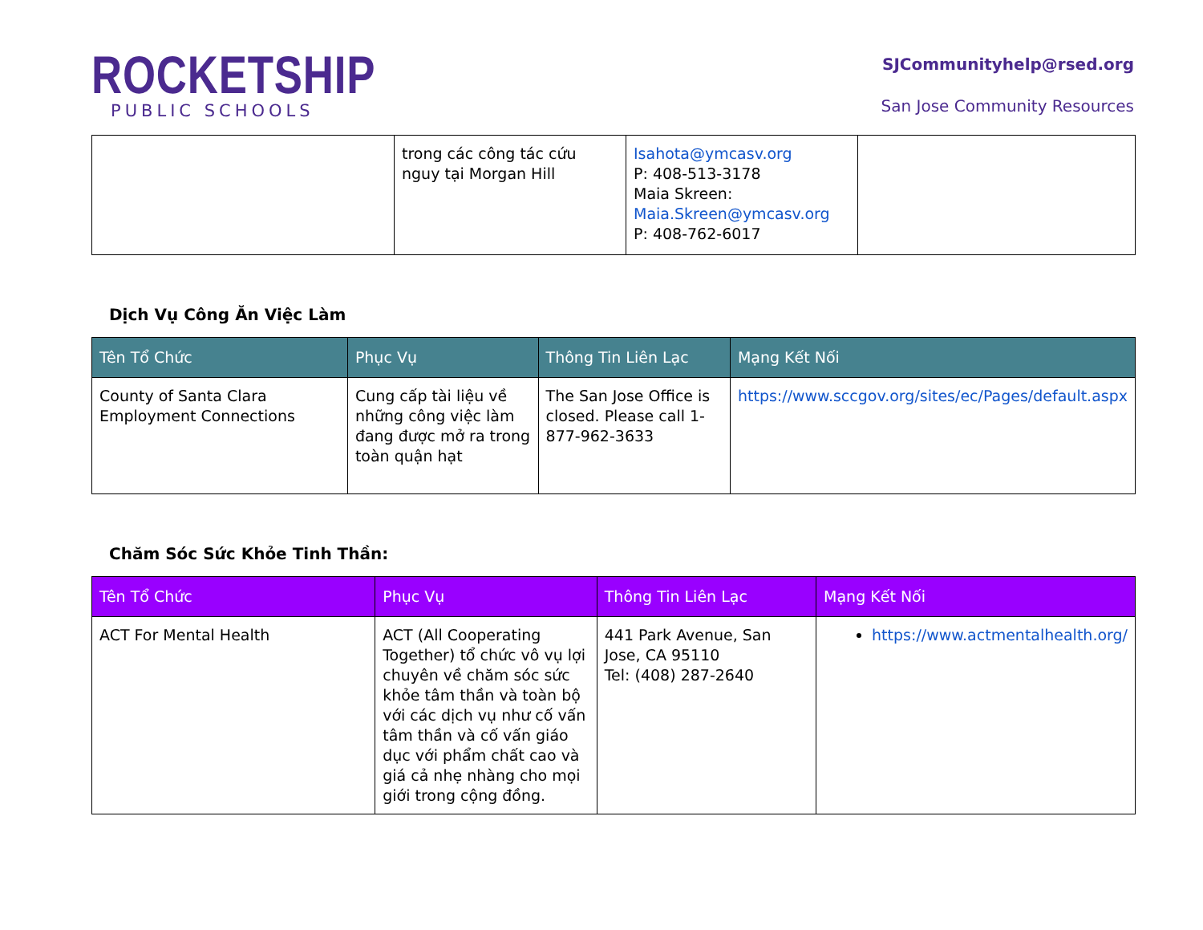ROCKETSHIP
PUBLIC SCHOOLS
SJCommunityhelp@rsed.org
San Jose Community Resources
| | trong các công tác cứu nguy tại Morgan Hill | Isahota@ymcasv.org P: 408-513-3178 Maia Skreen: Maia.Skreen@ymcasv.org P: 408-762-6017 | |
Dịch Vụ Công Ăn Việc Làm
| Tên Tổ Chức | Phục Vụ | Thông Tin Liên Lạc | Mạng Kết Nối |
| --- | --- | --- | --- |
| County of Santa Clara Employment Connections | Cung cấp tài liệu về những công việc làm đang được mở ra trong toàn quận hạt | The San Jose Office is closed. Please call 1-877-962-3633 | https://www.sccgov.org/sites/ec/Pages/default.aspx |
Chăm Sóc Sức Khỏe Tinh Thần:
| Tên Tổ Chức | Phục Vụ | Thông Tin Liên Lạc | Mạng Kết Nối |
| --- | --- | --- | --- |
| ACT For Mental Health | ACT (All Cooperating Together) tổ chức vô vụ lợi chuyên về chăm sóc sức khỏe tâm thần và toàn bộ với các dịch vụ như cố vấn tâm thần và cố vấn giáo dục với phẩm chất cao và giá cả nhẹ nhàng cho mọi giới trong cộng đồng. | 441 Park Avenue, San Jose, CA 95110 Tel: (408) 287-2640 | https://www.actmentalhealth.org/ |